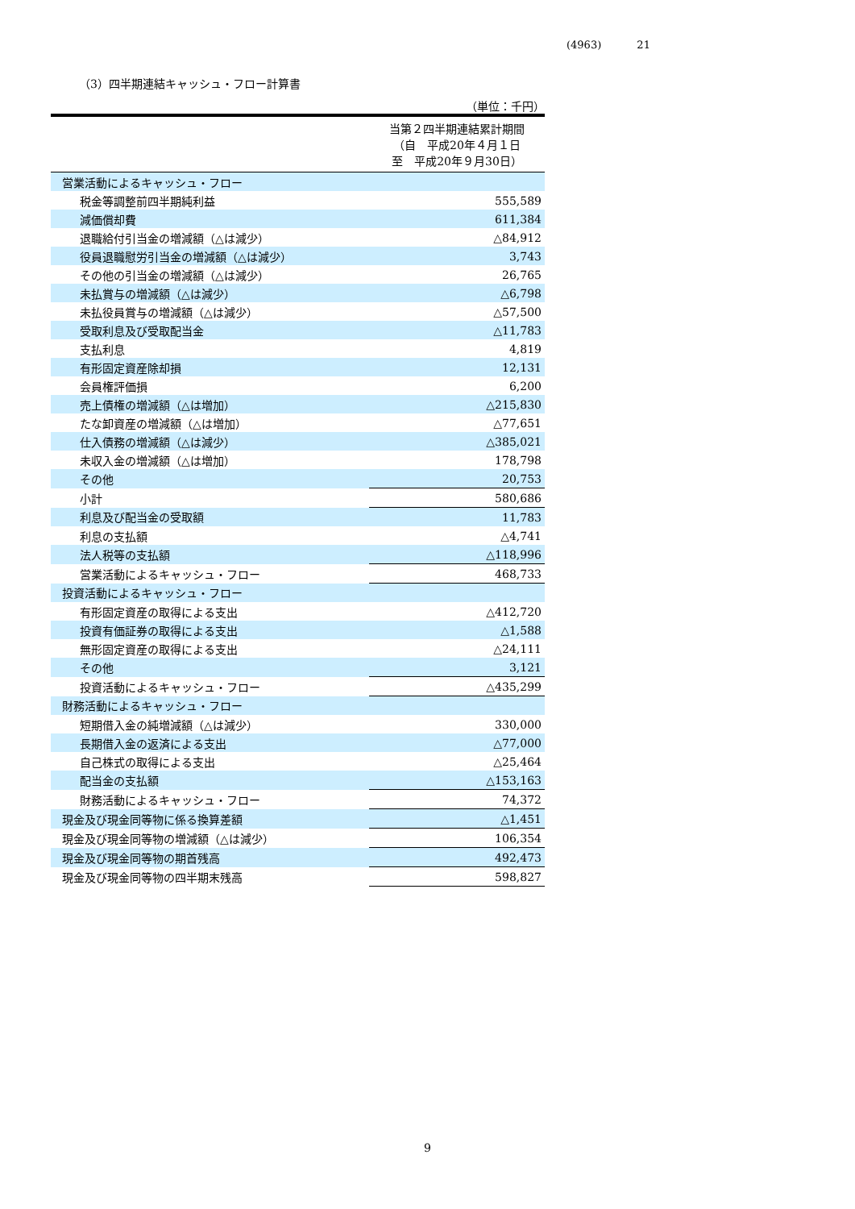(4963) 21
（3）四半期連結キャッシュ・フロー計算書
（単位：千円）
| | 当第２四半期連結累計期間 （自 平成20年４月１日 至 平成20年９月30日） |
| 営業活動によるキャッシュ・フロー | |
| 税金等調整前四半期純利益 | 555,589 |
| 減価償却費 | 611,384 |
| 退職給付引当金の増減額（△は減少） | △84,912 |
| 役員退職慰労引当金の増減額（△は減少） | 3,743 |
| その他の引当金の増減額（△は減少） | 26,765 |
| 未払賞与の増減額（△は減少） | △6,798 |
| 未払役員賞与の増減額（△は減少） | △57,500 |
| 受取利息及び受取配当金 | △11,783 |
| 支払利息 | 4,819 |
| 有形固定資産除却損 | 12,131 |
| 会員権評価損 | 6,200 |
| 売上債権の増減額（△は増加） | △215,830 |
| たな卸資産の増減額（△は増加） | △77,651 |
| 仕入債務の増減額（△は減少） | △385,021 |
| 未収入金の増減額（△は増加） | 178,798 |
| その他 | 20,753 |
| 小計 | 580,686 |
| 利息及び配当金の受取額 | 11,783 |
| 利息の支払額 | △4,741 |
| 法人税等の支払額 | △118,996 |
| 営業活動によるキャッシュ・フロー | 468,733 |
| 投資活動によるキャッシュ・フロー | |
| 有形固定資産の取得による支出 | △412,720 |
| 投資有価証券の取得による支出 | △1,588 |
| 無形固定資産の取得による支出 | △24,111 |
| その他 | 3,121 |
| 投資活動によるキャッシュ・フロー | △435,299 |
| 財務活動によるキャッシュ・フロー | |
| 短期借入金の純増減額（△は減少） | 330,000 |
| 長期借入金の返済による支出 | △77,000 |
| 自己株式の取得による支出 | △25,464 |
| 配当金の支払額 | △153,163 |
| 財務活動によるキャッシュ・フロー | 74,372 |
| 現金及び現金同等物に係る換算差額 | △1,451 |
| 現金及び現金同等物の増減額（△は減少） | 106,354 |
| 現金及び現金同等物の期首残高 | 492,473 |
| 現金及び現金同等物の四半期末残高 | 598,827 |
9